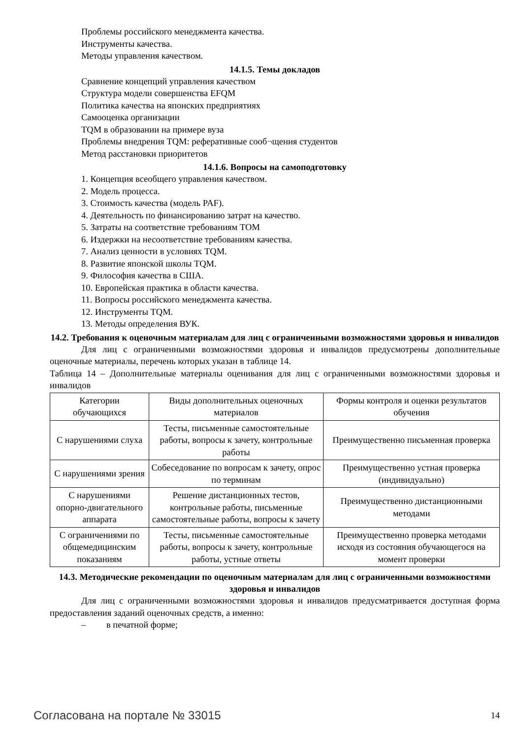Проблемы российского менеджмента качества.
Инструменты качества.
Методы управления качеством.
14.1.5. Темы докладов
Сравнение концепций управления качеством
Структура модели совершенства EFQM
Политика качества на японских предприятиях
Самооценка организации
TQM в образовании на примере вуза
Проблемы внедрения TQM: реферативные сооб¬щения студентов
Метод расстановки приоритетов
14.1.6. Вопросы на самоподготовку
1. Концепция всеобщего управления качеством.
2. Модель процесса.
3. Стоимость качества (модель PAF).
4. Деятельность по финансированию затрат на качество.
5. Затраты на соответствие требованиям ТОМ
6. Издержки на несоответствие требованиям качества.
7. Анализ ценности в условиях TQM.
8. Развитие японской школы TQM.
9. Философия качества в США.
10. Европейская практика в области качества.
11. Вопросы российского менеджмента качества.
12. Инструменты TQM.
13. Методы определения ВУК.
14.2. Требования к оценочным материалам для лиц с ограниченными возможностями здоровья и инвалидов
Для лиц с ограниченными возможностями здоровья и инвалидов предусмотрены дополнительные оценочные материалы, перечень которых указан в таблице 14.
Таблица 14 – Дополнительные материалы оценивания для лиц с ограниченными возможностями здоровья и инвалидов
| Категории обучающихся | Виды дополнительных оценочных материалов | Формы контроля и оценки результатов обучения |
| С нарушениями слуха | Тесты, письменные самостоятельные работы, вопросы к зачету, контрольные работы | Преимущественно письменная проверка |
| С нарушениями зрения | Собеседование по вопросам к зачету, опрос по терминам | Преимущественно устная проверка (индивидуально) |
| С нарушениями опорно-двигательного аппарата | Решение дистанционных тестов, контрольные работы, письменные самостоятельные работы, вопросы к зачету | Преимущественно дистанционными методами |
| С ограничениями по общемедицинским показаниям | Тесты, письменные самостоятельные работы, вопросы к зачету, контрольные работы, устные ответы | Преимущественно проверка методами исходя из состояния обучающегося на момент проверки |
14.3. Методические рекомендации по оценочным материалам для лиц с ограниченными возможностями здоровья и инвалидов
Для лиц с ограниченными возможностями здоровья и инвалидов предусматривается доступная форма предоставления заданий оценочных средств, а именно:
– в печатной форме;
Согласована на портале № 33015 14